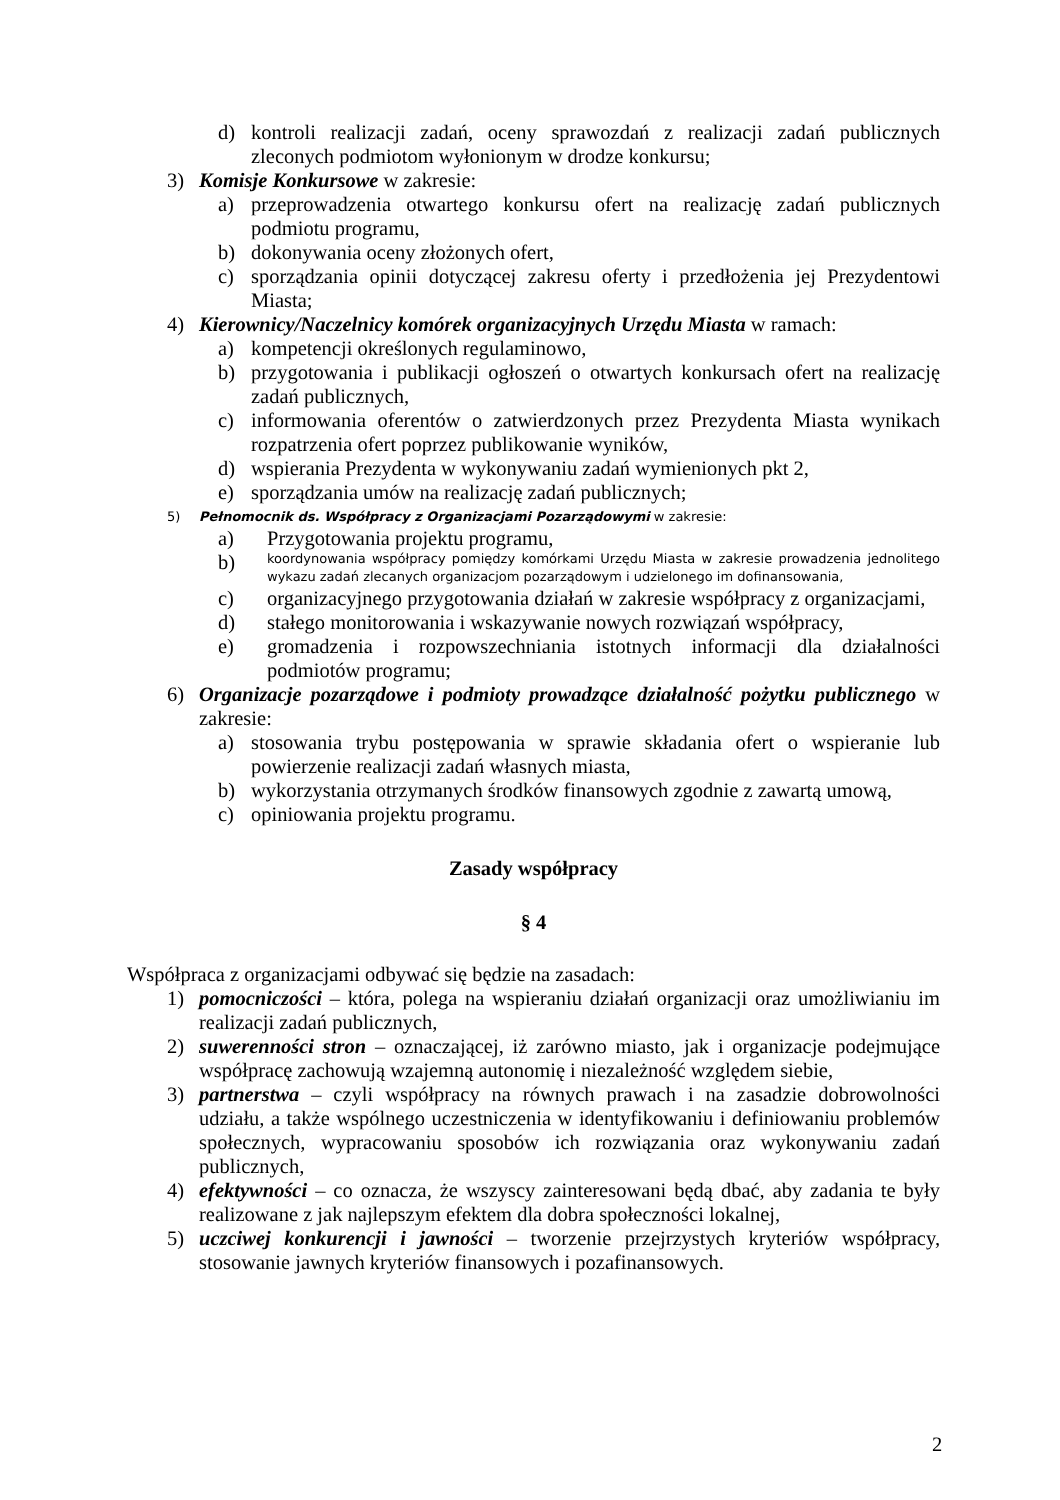d) kontroli realizacji zadań, oceny sprawozdań z realizacji zadań publicznych zleconych podmiotom wyłonionym w drodze konkursu;
3) Komisje Konkursowe w zakresie:
a) przeprowadzenia otwartego konkursu ofert na realizację zadań publicznych podmiotu programu,
b) dokonywania oceny złożonych ofert,
c) sporządzania opinii dotyczącej zakresu oferty i przedłożenia jej Prezydentowi Miasta;
4) Kierownicy/Naczelnicy komórek organizacyjnych Urzędu Miasta w ramach:
a) kompetencji określonych regulaminowo,
b) przygotowania i publikacji ogłoszeń o otwartych konkursach ofert na realizację zadań publicznych,
c) informowania oferentów o zatwierdzonych przez Prezydenta Miasta wynikach rozpatrzenia ofert poprzez publikowanie wyników,
d) wspierania Prezydenta w wykonywaniu zadań wymienionych pkt 2,
e) sporządzania umów na realizację zadań publicznych;
5) Pełnomocnik ds. Współpracy z Organizacjami Pozarządowymi w zakresie:
a) Przygotowania projektu programu,
b) koordynowania współpracy pomiędzy komórkami Urzędu Miasta w zakresie prowadzenia jednolitego wykazu zadań zlecanych organizacjom pozarządowym i udzielonego im dofinansowania,
c) organizacyjnego przygotowania działań w zakresie współpracy z organizacjami,
d) stałego monitorowania i wskazywanie nowych rozwiązań współpracy,
e) gromadzenia i rozpowszechniania istotnych informacji dla działalności podmiotów programu;
6) Organizacje pozarządowe i podmioty prowadzące działalność pożytku publicznego w zakresie:
a) stosowania trybu postępowania w sprawie składania ofert o wspieranie lub powierzenie realizacji zadań własnych miasta,
b) wykorzystania otrzymanych środków finansowych zgodnie z zawartą umową,
c) opiniowania projektu programu.
Zasady współpracy
§ 4
Współpraca z organizacjami odbywać się będzie na zasadach:
1) pomocniczości – która, polega na wspieraniu działań organizacji oraz umożliwianiu im realizacji zadań publicznych,
2) suwerenności stron – oznaczającej, iż zarówno miasto, jak i organizacje podejmujące współpracę zachowują wzajemną autonomię i niezależność względem siebie,
3) partnerstwa – czyli współpracy na równych prawach i na zasadzie dobrowolności udziału, a także wspólnego uczestniczenia w identyfikowaniu i definiowaniu problemów społecznych, wypracowaniu sposobów ich rozwiązania oraz wykonywaniu zadań publicznych,
4) efektywności – co oznacza, że wszyscy zainteresowani będą dbać, aby zadania te były realizowane z jak najlepszym efektem dla dobra społeczności lokalnej,
5) uczciwej konkurencji i jawności – tworzenie przejrzystych kryteriów współpracy, stosowanie jawnych kryteriów finansowych i pozafinansowych.
2